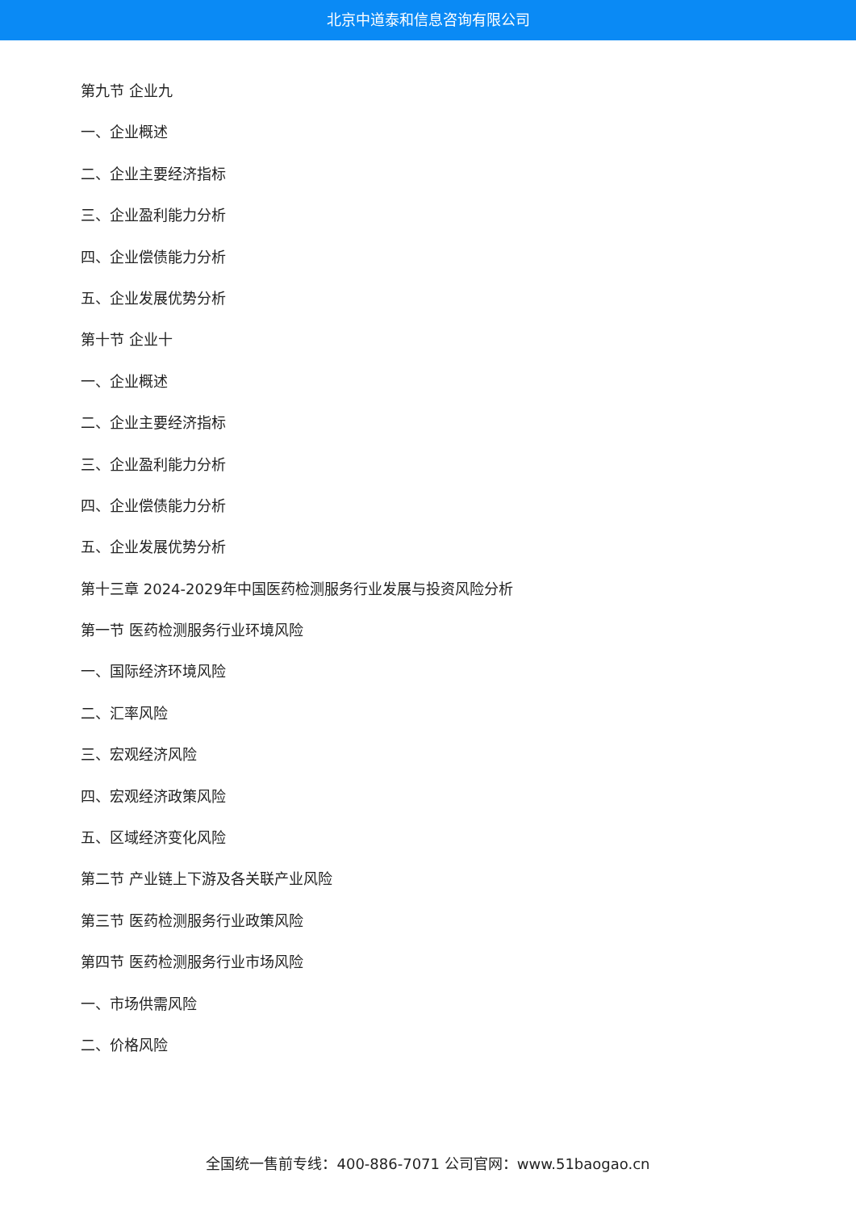北京中道泰和信息咨询有限公司
第九节 企业九
一、企业概述
二、企业主要经济指标
三、企业盈利能力分析
四、企业偿债能力分析
五、企业发展优势分析
第十节 企业十
一、企业概述
二、企业主要经济指标
三、企业盈利能力分析
四、企业偿债能力分析
五、企业发展优势分析
第十三章 2024-2029年中国医药检测服务行业发展与投资风险分析
第一节 医药检测服务行业环境风险
一、国际经济环境风险
二、汇率风险
三、宏观经济风险
四、宏观经济政策风险
五、区域经济变化风险
第二节 产业链上下游及各关联产业风险
第三节 医药检测服务行业政策风险
第四节 医药检测服务行业市场风险
一、市场供需风险
二、价格风险
全国统一售前专线：400-886-7071 公司官网：www.51baogao.cn